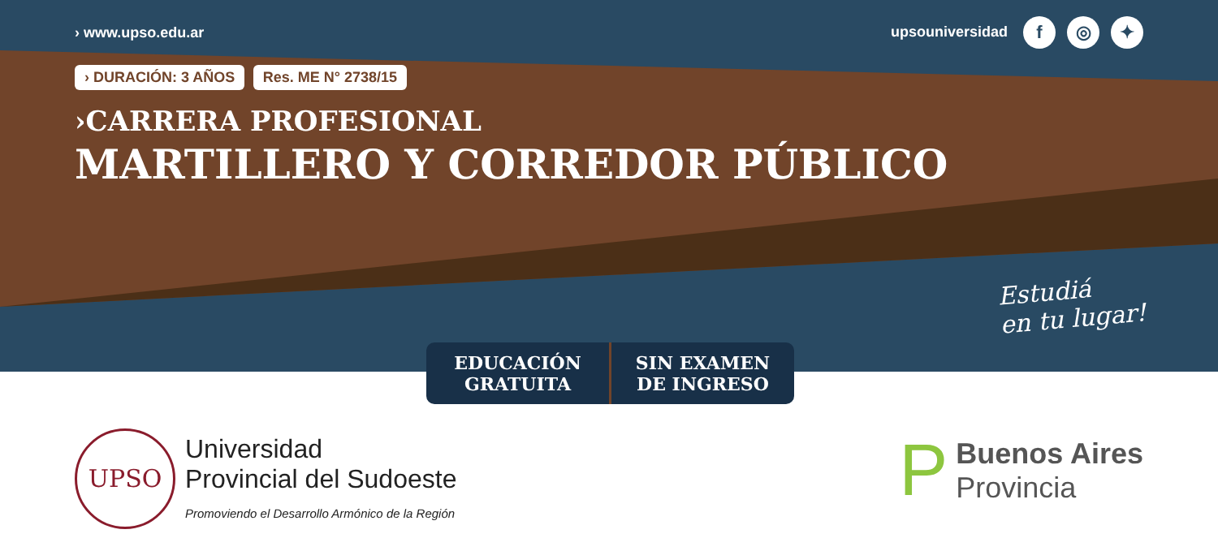› www.upso.edu.ar upsouniversidad f ◎ ✦
› DURACIÓN: 3 AÑOS Res. ME N° 2738/15
›CARRERA PROFESIONAL
MARTILLERO Y CORREDOR PÚBLICO
Estudiá
en tu lugar!
EDUCACIÓN
GRATUITA
SIN EXAMEN
DE INGRESO
UPSO Universidad
Provincial del Sudoeste
Promoviendo el Desarrollo Armónico de la Región
P Buenos Aires
Provincia